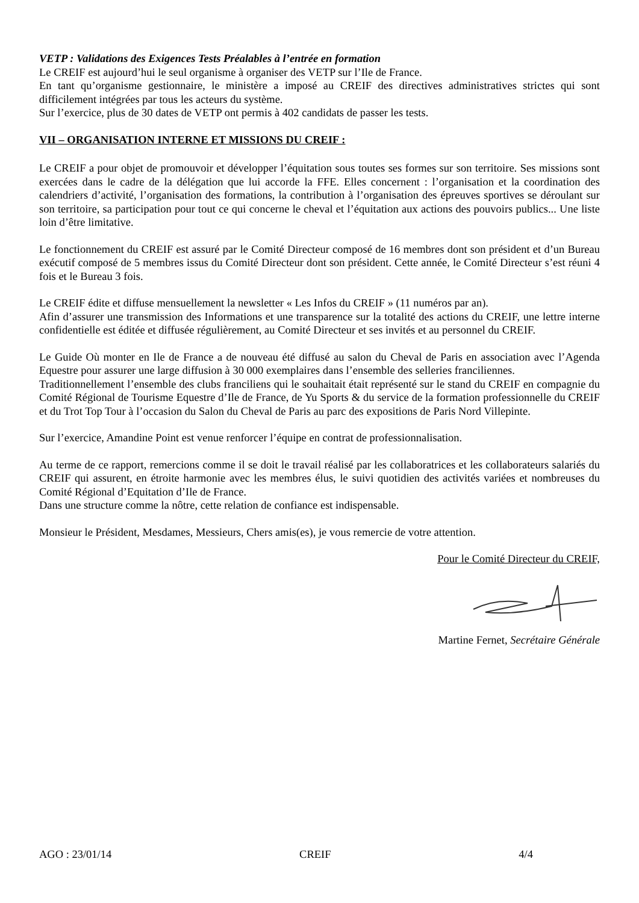VETP : Validations des Exigences Tests Préalables à l’entrée en formation
Le CREIF est aujourd’hui le seul organisme à organiser des VETP sur l’Ile de France.
En tant qu’organisme gestionnaire, le ministère a imposé au CREIF des directives administratives strictes qui sont difficilement intégrées par tous les acteurs du système.
Sur l’exercice, plus de 30 dates de VETP ont permis à 402 candidats de passer les tests.
VII – ORGANISATION INTERNE ET MISSIONS DU CREIF :
Le CREIF a pour objet de promouvoir et développer l’équitation sous toutes ses formes sur son territoire. Ses missions sont exercées dans le cadre de la délégation que lui accorde la FFE. Elles concernent : l’organisation et la coordination des calendriers d’activité, l’organisation des formations, la contribution à l’organisation des épreuves sportives se déroulant sur son territoire, sa participation pour tout ce qui concerne le cheval et l’équitation aux actions des pouvoirs publics... Une liste loin d’être limitative.
Le fonctionnement du CREIF est assuré par le Comité Directeur composé de 16 membres dont son président et d’un Bureau exécutif composé de 5 membres issus du Comité Directeur dont son président. Cette année, le Comité Directeur s’est réuni 4 fois et le Bureau 3 fois.
Le CREIF édite et diffuse mensuellement la newsletter « Les Infos du CREIF » (11 numéros par an).
Afin d’assurer une transmission des Informations et une transparence sur la totalité des actions du CREIF, une lettre interne confidentielle est éditée et diffusée régulièrement, au Comité Directeur et ses invités et au personnel du CREIF.
Le Guide Où monter en Ile de France a de nouveau été diffusé au salon du Cheval de Paris en association avec l’Agenda Equestre pour assurer une large diffusion à 30 000 exemplaires dans l’ensemble des selleries franciliennes.
Traditionnellement l’ensemble des clubs franciliens qui le souhaitait était représenté sur le stand du CREIF en compagnie du Comité Régional de Tourisme Equestre d’Ile de France, de Yu Sports & du service de la formation professionnelle du CREIF et du Trot Top Tour à l’occasion du Salon du Cheval de Paris au parc des expositions de Paris Nord Villepinte.
Sur l’exercice, Amandine Point est venue renforcer l’équipe en contrat de professionnalisation.
Au terme de ce rapport, remercions comme il se doit le travail réalisé par les collaboratrices et les collaborateurs salariés du CREIF qui assurent, en étroite harmonie avec les membres élus, le suivi quotidien des activités variées et nombreuses du Comité Régional d’Equitation d’Ile de France.
Dans une structure comme la nôtre, cette relation de confiance est indispensable.
Monsieur le Président, Mesdames, Messieurs, Chers amis(es), je vous remercie de votre attention.
Pour le Comité Directeur du CREIF,
Martine Fernet, Secrétaire Générale
AGO : 23/01/14 CREIF 4/4